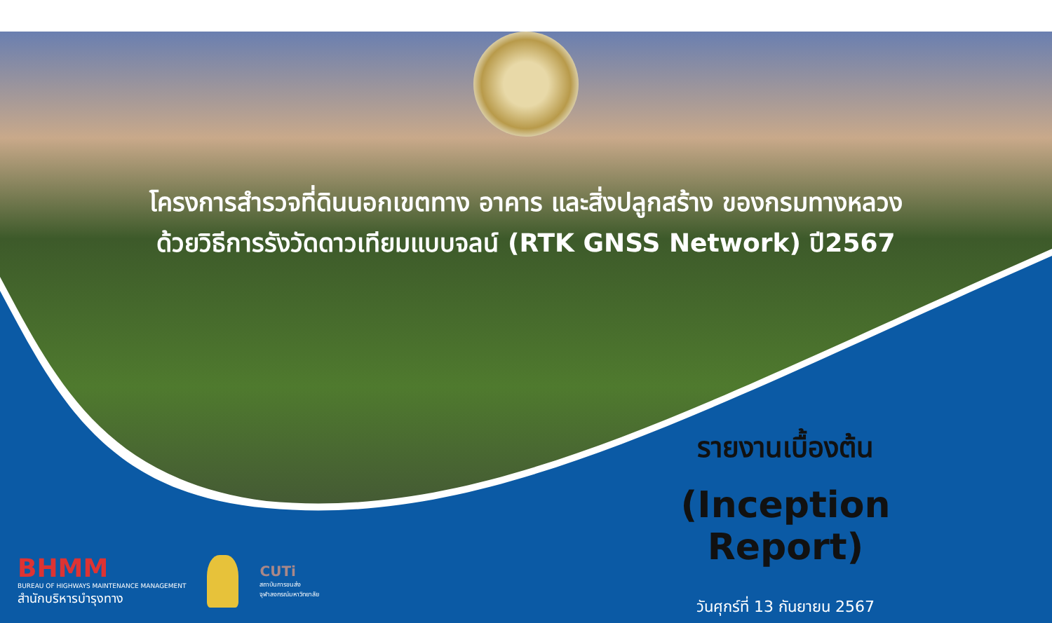โครงการสำรวจที่ดินนอกเขตทาง อาคาร และสิ่งปลูกสร้าง ของกรมทางหลวง
ด้วยวิธีการรังวัดดาวเทียมแบบจลน์ (RTK GNSS Network) ปี2567
รายงานเบื้องต้น
(Inception Report)
วันศุกร์ที่ 13 กันยายน 2567
BHMM
BUREAU OF HIGHWAYS MAINTENANCE MANAGEMENT
สำนักบริหารบำรุงทาง
CUTi
สถาบันการขนส่ง
จุฬาลงกรณ์มหาวิทยาลัย